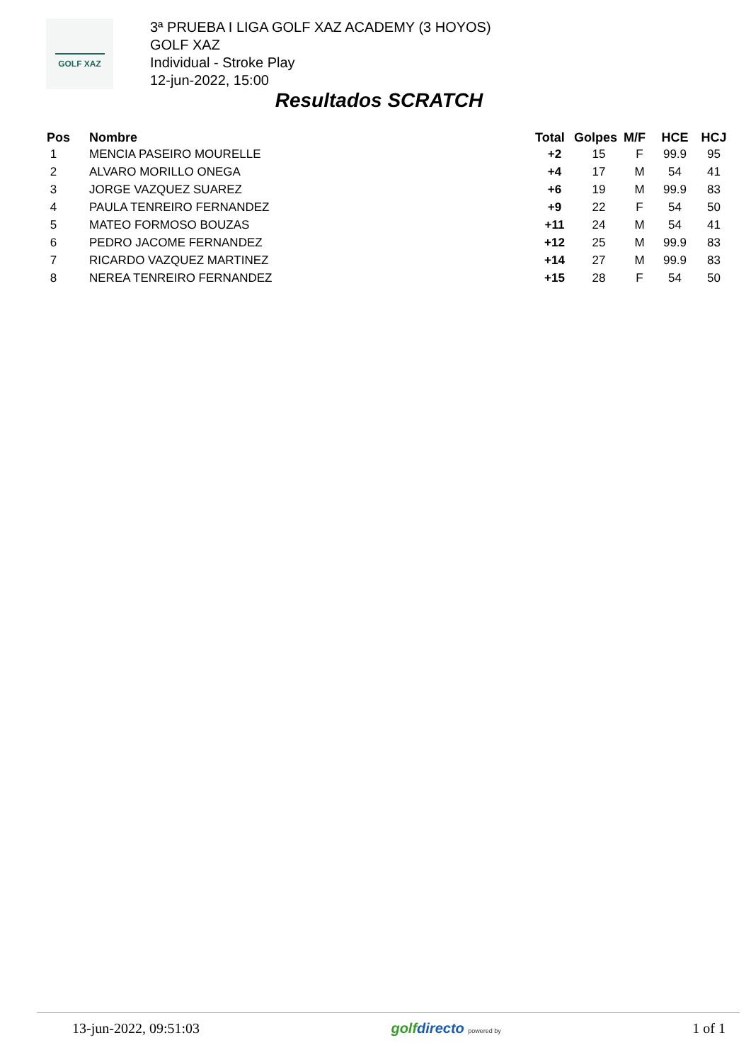GOLF XAZ
3ª PRUEBA I LIGA GOLF XAZ ACADEMY (3 HOYOS)
GOLF XAZ
Individual - Stroke Play
12-jun-2022, 15:00
Resultados SCRATCH
| Pos | Nombre | Total | Golpes | M/F | HCE | HCJ |
| --- | --- | --- | --- | --- | --- | --- |
| 1 | MENCIA PASEIRO MOURELLE | +2 | 15 | F | 99.9 | 95 |
| 2 | ALVARO MORILLO ONEGA | +4 | 17 | M | 54 | 41 |
| 3 | JORGE VAZQUEZ SUAREZ | +6 | 19 | M | 99.9 | 83 |
| 4 | PAULA TENREIRO FERNANDEZ | +9 | 22 | F | 54 | 50 |
| 5 | MATEO FORMOSO BOUZAS | +11 | 24 | M | 54 | 41 |
| 6 | PEDRO JACOME FERNANDEZ | +12 | 25 | M | 99.9 | 83 |
| 7 | RICARDO VAZQUEZ MARTINEZ | +14 | 27 | M | 99.9 | 83 |
| 8 | NEREA TENREIRO FERNANDEZ | +15 | 28 | F | 54 | 50 |
13-jun-2022, 09:51:03 golfdirecto powered by
1 of 1